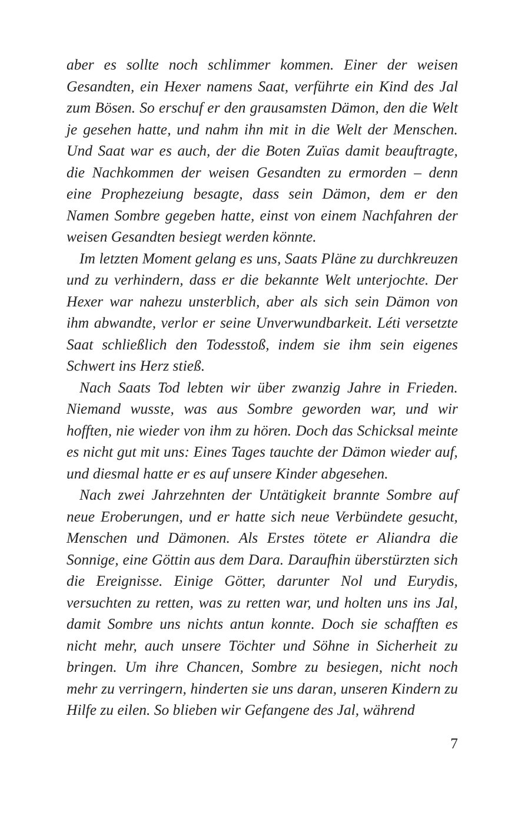aber es sollte noch schlimmer kommen. Einer der weisen Gesandten, ein Hexer namens Saat, verführte ein Kind des Jal zum Bösen. So erschuf er den grausamsten Dämon, den die Welt je gesehen hatte, und nahm ihn mit in die Welt der Menschen. Und Saat war es auch, der die Boten Zuïas damit beauftragte, die Nachkommen der weisen Gesandten zu ermorden – denn eine Prophezeiung besagte, dass sein Dämon, dem er den Namen Sombre gegeben hatte, einst von einem Nachfahren der weisen Gesandten besiegt werden könnte.
Im letzten Moment gelang es uns, Saats Pläne zu durchkreuzen und zu verhindern, dass er die bekannte Welt unterjochte. Der Hexer war nahezu unsterblich, aber als sich sein Dämon von ihm abwandte, verlor er seine Unverwundbarkeit. Léti versetzte Saat schließlich den Todesstoß, indem sie ihm sein eigenes Schwert ins Herz stieß.
Nach Saats Tod lebten wir über zwanzig Jahre in Frieden. Niemand wusste, was aus Sombre geworden war, und wir hofften, nie wieder von ihm zu hören. Doch das Schicksal meinte es nicht gut mit uns: Eines Tages tauchte der Dämon wieder auf, und diesmal hatte er es auf unsere Kinder abgesehen.
Nach zwei Jahrzehnten der Untätigkeit brannte Sombre auf neue Eroberungen, und er hatte sich neue Verbündete gesucht, Menschen und Dämonen. Als Erstes tötete er Aliandra die Sonnige, eine Göttin aus dem Dara. Daraufhin überstürzten sich die Ereignisse. Einige Götter, darunter Nol und Eurydis, versuchten zu retten, was zu retten war, und holten uns ins Jal, damit Sombre uns nichts antun konnte. Doch sie schafften es nicht mehr, auch unsere Töchter und Söhne in Sicherheit zu bringen. Um ihre Chancen, Sombre zu besiegen, nicht noch mehr zu verringern, hinderten sie uns daran, unseren Kindern zu Hilfe zu eilen. So blieben wir Gefangene des Jal, während
7